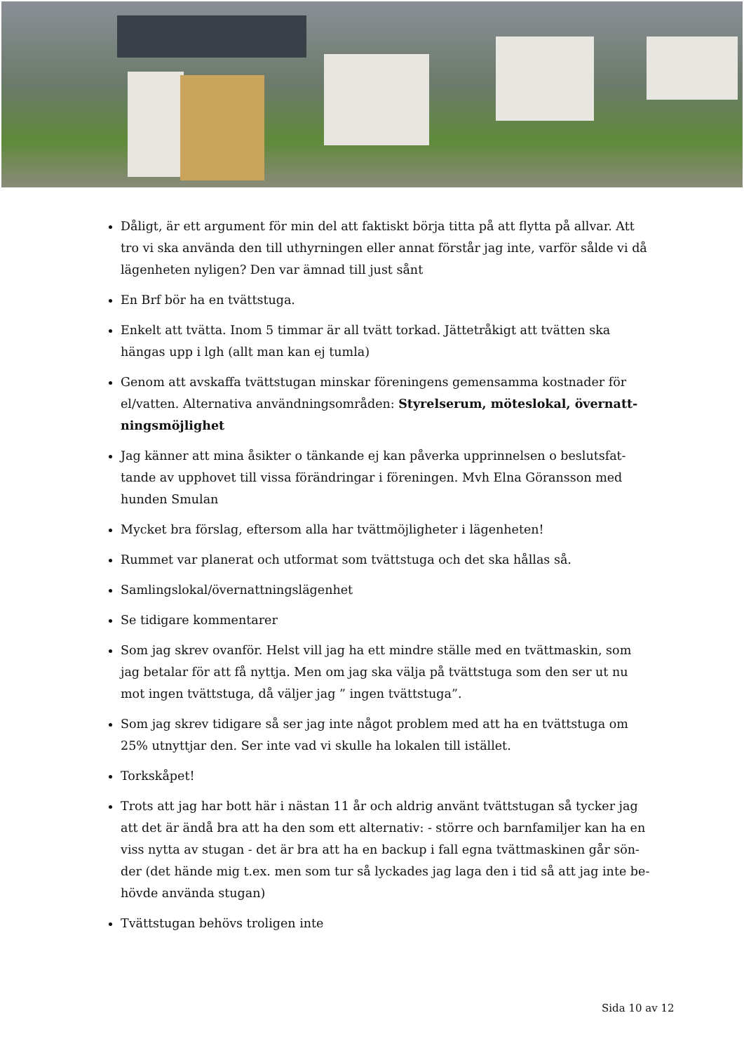Dåligt, är ett argument för min del att faktiskt börja titta på att flytta på allvar. Att tro vi ska använda den till uthyrningen eller annat förstår jag inte, varför sålde vi då lägenheten nyligen? Den var ämnad till just sånt
En Brf bör ha en tvättstuga.
Enkelt att tvätta. Inom 5 timmar är all tvätt torkad. Jättetråkigt att tvätten ska hängas upp i lgh (allt man kan ej tumla)
Genom att avskaffa tvättstugan minskar föreningens gemensamma kostnader för el/vatten. Alternativa användningsområden: Styrelserum, möteslokal, övernatt-ningsmöjlighet
Jag känner att mina åsikter o tänkande ej kan påverka upprinnelsen o beslutsfat-tande av upphovet till vissa förändringar i föreningen. Mvh Elna Göransson med hunden Smulan
Mycket bra förslag, eftersom alla har tvättmöjligheter i lägenheten!
Rummet var planerat och utformat som tvättstuga och det ska hållas så.
Samlingslokal/övernattningslägenhet
Se tidigare kommentarer
Som jag skrev ovanför. Helst vill jag ha ett mindre ställe med en tvättmaskin, som jag betalar för att få nyttja. Men om jag ska välja på tvättstuga som den ser ut nu mot ingen tvättstuga, då väljer jag ” ingen tvättstuga”.
Som jag skrev tidigare så ser jag inte något problem med att ha en tvättstuga om 25% utnyttjar den. Ser inte vad vi skulle ha lokalen till istället.
Torkskåpet!
Trots att jag har bott här i nästan 11 år och aldrig använt tvättstugan så tycker jag att det är ändå bra att ha den som ett alternativ: - större och barnfamiljer kan ha en viss nytta av stugan - det är bra att ha en backup i fall egna tvättmaskinen går sön-der (det hände mig t.ex. men som tur så lyckades jag laga den i tid så att jag inte be-hövde använda stugan)
Tvättstugan behövs troligen inte
Sida 10 av 12